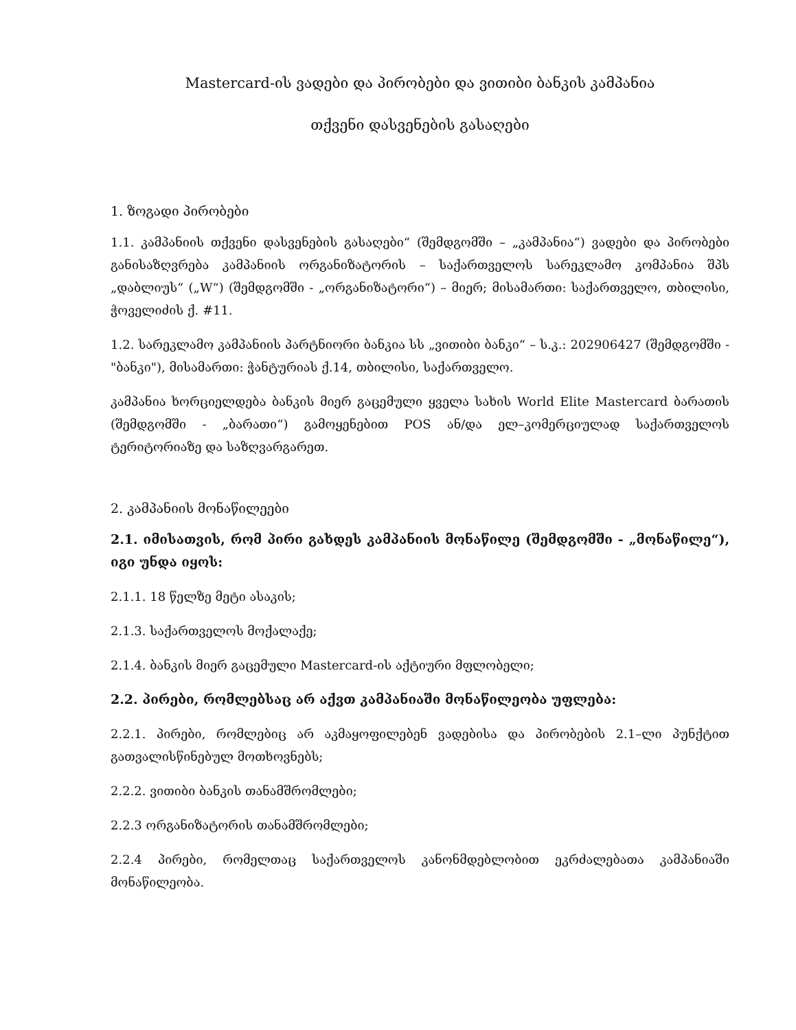Mastercard-ის ვადები და პირობები და ვითიბი ბანკის კამპანია
თქვენი დასვენების გასაღები
1. ზოგადი პირობები
1.1. კამპანიის თქვენი დასვენების გასაღები“ (შემდგომში – „კამპანია“) ვადები და პირობები განისაზღვრება კამპანიის ორგანიზატორის – საქართველოს სარეკლამო კომპანია შპს „დაბლიუს“ („W“) (შემდგომში - „ორგანიზატორი“) – მიერ; მისამართი: საქართველო, თბილისი, ჭოველიძის ქ. #11.
1.2. სარეკლამო კამპანიის პარტნიორი ბანკია სს „ვითიბი ბანკი“ – ს.კ.: 202906427 (შემდგომში - "ბანკი"), მისამართი: ჭანტურიას ქ.14, თბილისი, საქართველო.
კამპანია ხორციელდება ბანკის მიერ გაცემული ყველა სახის World Elite Mastercard ბარათის (შემდგომში - „ბარათი“) გამოყენებით POS ან/და ელ–კომერციულად საქართველოს ტერიტორიაზე და საზღვარგარეთ.
2. კამპანიის მონაწილეები
2.1. იმისათვის, რომ პირი გახდეს კამპანიის მონაწილე (შემდგომში - „მონაწილე“), იგი უნდა იყოს:
2.1.1. 18 წელზე მეტი ასაკის;
2.1.3. საქართველოს მოქალაქე;
2.1.4. ბანკის მიერ გაცემული Mastercard-ის აქტიური მფლობელი;
2.2. პირები, რომლებსაც არ აქვთ კამპანიაში მონაწილეობა უფლება:
2.2.1. პირები, რომლებიც არ აკმაყოფილებენ ვადებისა და პირობების 2.1–ლი პუნქტით გათვალისწინებულ მოთხოვნებს;
2.2.2. ვითიბი ბანკის თანამშრომლები;
2.2.3 ორგანიზატორის თანამშრომლები;
2.2.4 პირები, რომელთაც საქართველოს კანონმდებლობით ეკრძალებათა კამპანიაში მონაწილეობა.